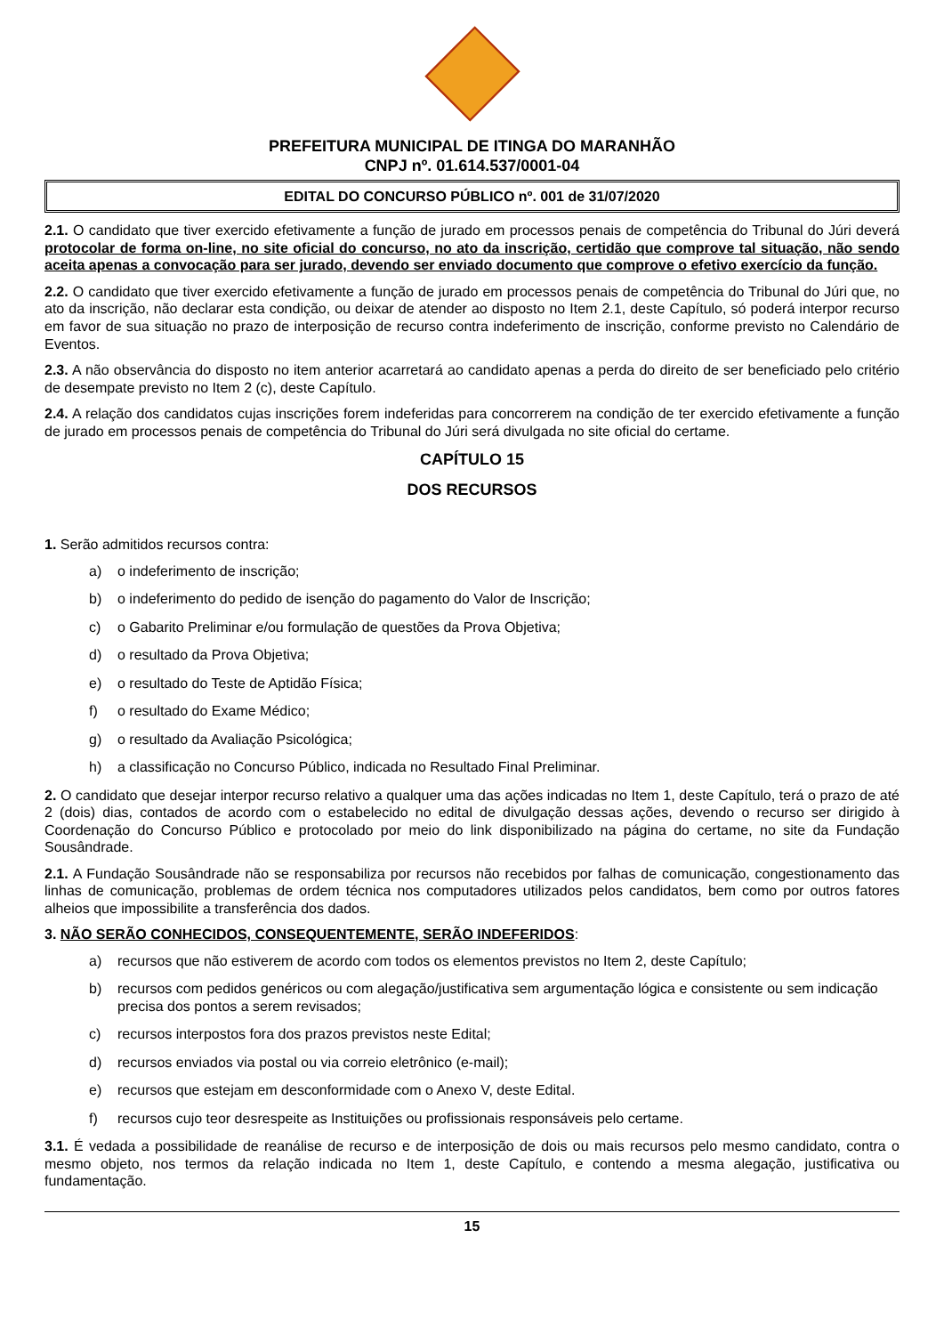PREFEITURA MUNICIPAL DE ITINGA DO MARANHÃO
CNPJ nº. 01.614.537/0001-04
EDITAL DO CONCURSO PÚBLICO nº. 001 de 31/07/2020
2.1. O candidato que tiver exercido efetivamente a função de jurado em processos penais de competência do Tribunal do Júri deverá protocolar de forma on-line, no site oficial do concurso, no ato da inscrição, certidão que comprove tal situação, não sendo aceita apenas a convocação para ser jurado, devendo ser enviado documento que comprove o efetivo exercício da função.
2.2. O candidato que tiver exercido efetivamente a função de jurado em processos penais de competência do Tribunal do Júri que, no ato da inscrição, não declarar esta condição, ou deixar de atender ao disposto no Item 2.1, deste Capítulo, só poderá interpor recurso em favor de sua situação no prazo de interposição de recurso contra indeferimento de inscrição, conforme previsto no Calendário de Eventos.
2.3. A não observância do disposto no item anterior acarretará ao candidato apenas a perda do direito de ser beneficiado pelo critério de desempate previsto no Item 2 (c), deste Capítulo.
2.4. A relação dos candidatos cujas inscrições forem indeferidas para concorrerem na condição de ter exercido efetivamente a função de jurado em processos penais de competência do Tribunal do Júri será divulgada no site oficial do certame.
CAPÍTULO 15
DOS RECURSOS
1. Serão admitidos recursos contra:
a) o indeferimento de inscrição;
b) o indeferimento do pedido de isenção do pagamento do Valor de Inscrição;
c) o Gabarito Preliminar e/ou formulação de questões da Prova Objetiva;
d) o resultado da Prova Objetiva;
e) o resultado do Teste de Aptidão Física;
f) o resultado do Exame Médico;
g) o resultado da Avaliação Psicológica;
h) a classificação no Concurso Público, indicada no Resultado Final Preliminar.
2. O candidato que desejar interpor recurso relativo a qualquer uma das ações indicadas no Item 1, deste Capítulo, terá o prazo de até 2 (dois) dias, contados de acordo com o estabelecido no edital de divulgação dessas ações, devendo o recurso ser dirigido à Coordenação do Concurso Público e protocolado por meio do link disponibilizado na página do certame, no site da Fundação Sousândrade.
2.1. A Fundação Sousândrade não se responsabiliza por recursos não recebidos por falhas de comunicação, congestionamento das linhas de comunicação, problemas de ordem técnica nos computadores utilizados pelos candidatos, bem como por outros fatores alheios que impossibilite a transferência dos dados.
3. NÃO SERÃO CONHECIDOS, CONSEQUENTEMENTE, SERÃO INDEFERIDOS:
a) recursos que não estiverem de acordo com todos os elementos previstos no Item 2, deste Capítulo;
b) recursos com pedidos genéricos ou com alegação/justificativa sem argumentação lógica e consistente ou sem indicação precisa dos pontos a serem revisados;
c) recursos interpostos fora dos prazos previstos neste Edital;
d) recursos enviados via postal ou via correio eletrônico (e-mail);
e) recursos que estejam em desconformidade com o Anexo V, deste Edital.
f) recursos cujo teor desrespeite as Instituições ou profissionais responsáveis pelo certame.
3.1. É vedada a possibilidade de reanálise de recurso e de interposição de dois ou mais recursos pelo mesmo candidato, contra o mesmo objeto, nos termos da relação indicada no Item 1, deste Capítulo, e contendo a mesma alegação, justificativa ou fundamentação.
15